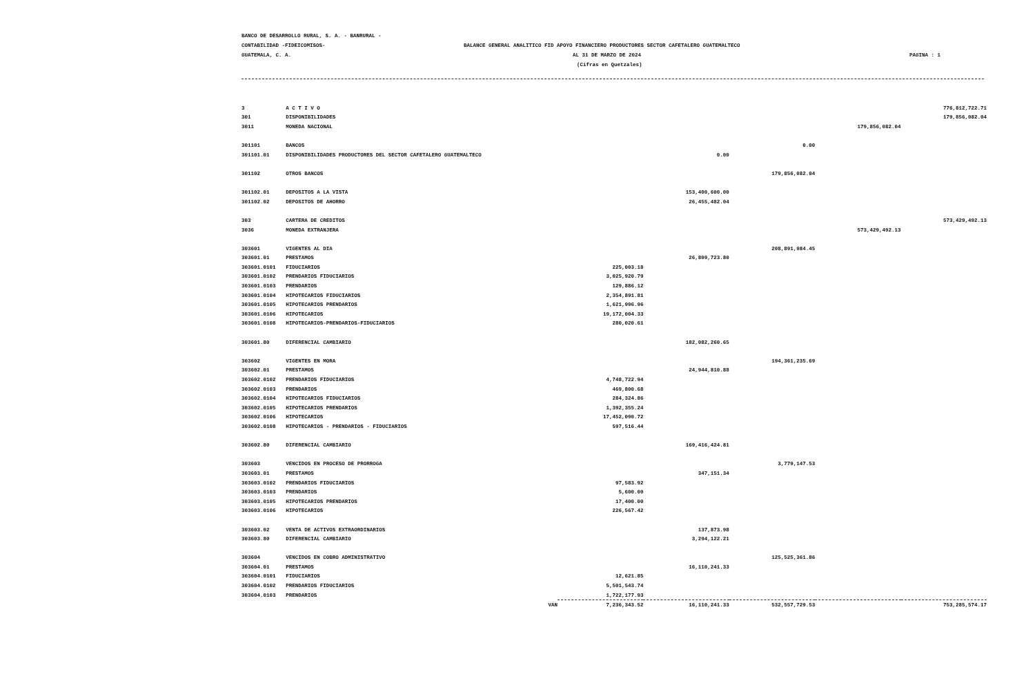BANCO DE DESARROLLO RURAL, S. A. - BANRURAL -
CONTABILIDAD -FIDEICOMISOS- BALANCE GENERAL ANALITICO FID APOYO FINANCIERO PRODUCTORES SECTOR CAFETALERO GUATEMALTECO
GUATEMALA, C. A. AL 31 DE MARZO DE 2024 PAGINA : 1
(Cifras en Quetzales)
| 3 | A C T I V O | | | | | 776,812,722.71 |
| 301 | DISPONIBILIDADES | | | | | 179,856,082.04 |
| 3011 | MONEDA NACIONAL | | | | 179,856,082.04 | |
| 301101 | BANCOS | | | 0.00 | | |
| 301101.01 | DISPONIBILIDADES PRODUCTORES DEL SECTOR CAFETALERO GUATEMALTECO | | 0.00 | | | |
| 301102 | OTROS BANCOS | | | 179,856,082.04 | | |
| 301102.01 | DEPOSITOS A LA VISTA | | 153,400,600.00 | | | |
| 301102.02 | DEPOSITOS DE AHORRO | | 26,455,482.04 | | | |
| 303 | CARTERA DE CREDITOS | | | | | 573,429,492.13 |
| 3036 | MONEDA EXTRANJERA | | | | 573,429,492.13 | |
| 303601 | VIGENTES AL DIA | | | 208,891,984.45 | | |
| 303601.01 | PRESTAMOS | | 26,809,723.80 | | | |
| 303601.0101 | FIDUCIARIOS | 225,003.18 | | | | |
| 303601.0102 | PRENDARIOS FIDUCIARIOS | 3,025,920.79 | | | | |
| 303601.0103 | PRENDARIOS | 129,886.12 | | | | |
| 303601.0104 | HIPOTECARIOS FIDUCIARIOS | 2,354,891.81 | | | | |
| 303601.0105 | HIPOTECARIOS PRENDARIOS | 1,621,996.96 | | | | |
| 303601.0106 | HIPOTECARIOS | 19,172,004.33 | | | | |
| 303601.0108 | HIPOTECARIOS-PRENDARIOS-FIDUCIARIOS | 280,020.61 | | | | |
| 303601.80 | DIFERENCIAL CAMBIARIO | | 182,082,260.65 | | | |
| 303602 | VIGENTES EN MORA | | | 194,361,235.69 | | |
| 303602.01 | PRESTAMOS | | 24,944,810.88 | | | |
| 303602.0102 | PRENDARIOS FIDUCIARIOS | 4,748,722.94 | | | | |
| 303602.0103 | PRENDARIOS | 469,800.68 | | | | |
| 303602.0104 | HIPOTECARIOS FIDUCIARIOS | 284,324.86 | | | | |
| 303602.0105 | HIPOTECARIOS PRENDARIOS | 1,392,355.24 | | | | |
| 303602.0106 | HIPOTECARIOS | 17,452,090.72 | | | | |
| 303602.0108 | HIPOTECARIOS - PRENDARIOS - FIDUCIARIOS | 597,516.44 | | | | |
| 303602.80 | DIFERENCIAL CAMBIARIO | | 169,416,424.81 | | | |
| 303603 | VENCIDOS EN PROCESO DE PRORROGA | | | 3,779,147.53 | | |
| 303603.01 | PRESTAMOS | | 347,151.34 | | | |
| 303603.0102 | PRENDARIOS FIDUCIARIOS | 97,583.92 | | | | |
| 303603.0103 | PRENDARIOS | 5,600.00 | | | | |
| 303603.0105 | HIPOTECARIOS PRENDARIOS | 17,400.00 | | | | |
| 303603.0106 | HIPOTECARIOS | 226,567.42 | | | | |
| 303603.02 | VENTA DE ACTIVOS EXTRAORDINARIOS | | 137,873.98 | | | |
| 303603.80 | DIFERENCIAL CAMBIARIO | | 3,294,122.21 | | | |
| 303604 | VENCIDOS EN COBRO ADMINISTRATIVO | | | 125,525,361.86 | | |
| 303604.01 | PRESTAMOS | | 16,110,241.33 | | | |
| 303604.0101 | FIDUCIARIOS | 12,621.85 | | | | |
| 303604.0102 | PRENDARIOS FIDUCIARIOS | 5,501,543.74 | | | | |
| 303604.0103 | PRENDARIOS | 1,722,177.93 | | | | |
| | VAN | 7,236,343.52 | 16,110,241.33 | 532,557,729.53 | | 753,285,574.17 |